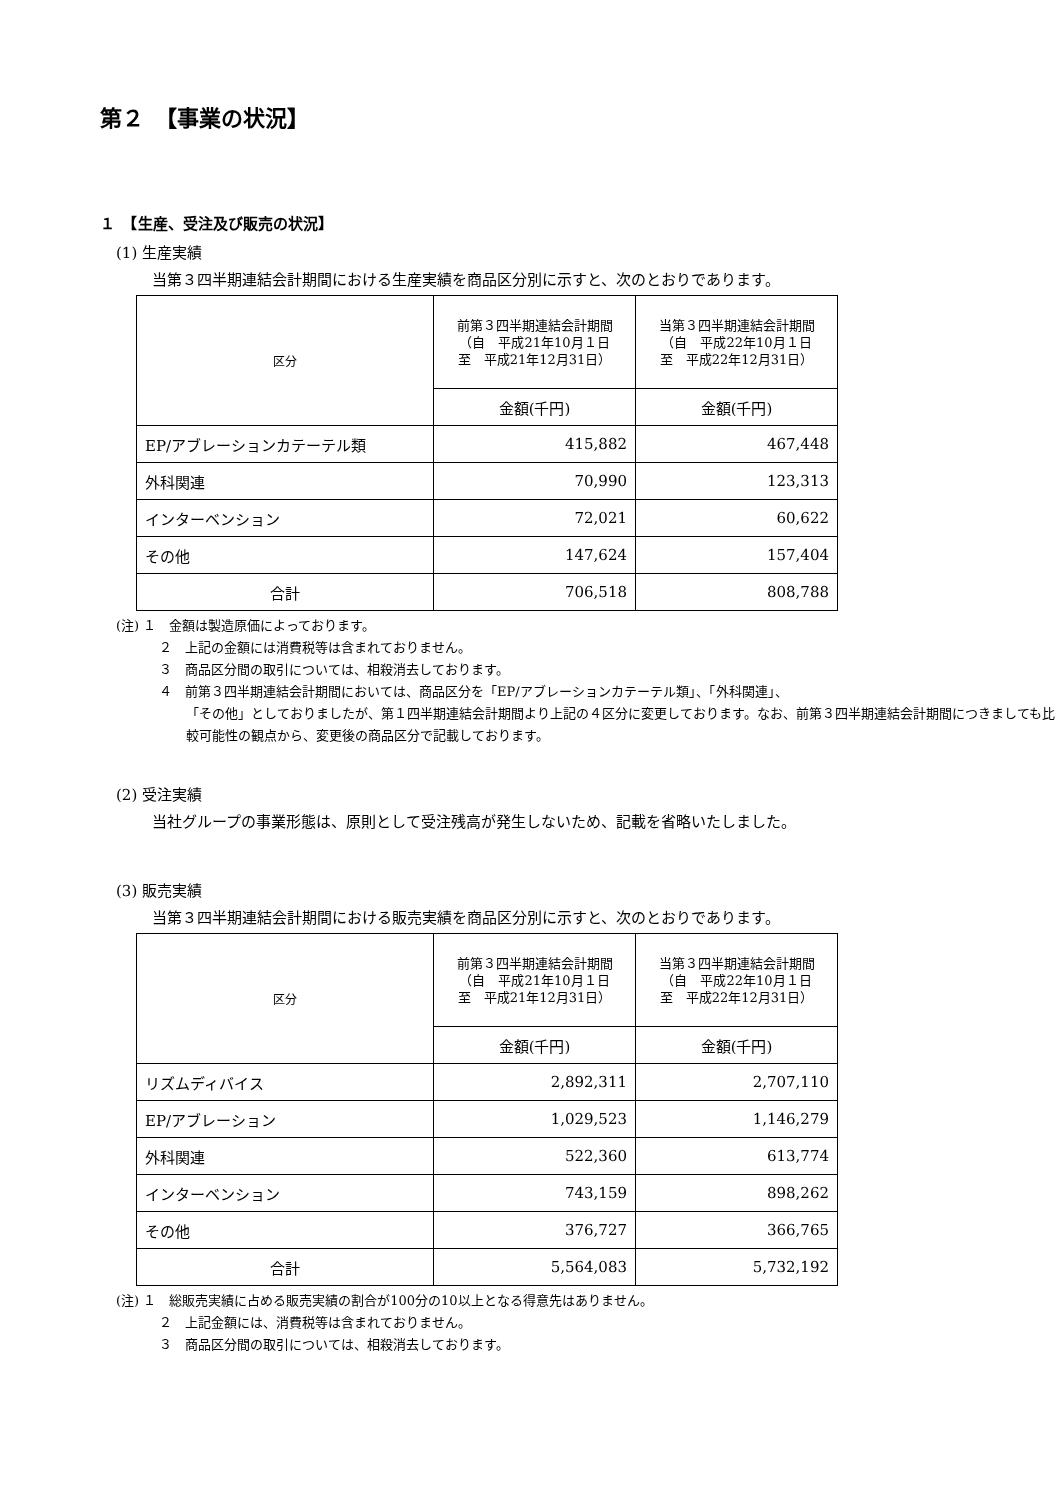第２　【事業の状況】
１　【生産、受注及び販売の状況】
(1) 生産実績
当第３四半期連結会計期間における生産実績を商品区分別に示すと、次のとおりであります。
| 区分 | 前第３四半期連結会計期間 （自 平成21年10月１日 至 平成21年12月31日） | 当第３四半期連結会計期間 （自 平成22年10月１日 至 平成22年12月31日） |
| --- | --- | --- |
| | 金額(千円) | 金額(千円) |
| EP/アブレーションカテーテル類 | 415,882 | 467,448 |
| 外科関連 | 70,990 | 123,313 |
| インターベンション | 72,021 | 60,622 |
| その他 | 147,624 | 157,404 |
| 合計 | 706,518 | 808,788 |
(注) １　金額は製造原価によっております。
２　上記の金額には消費税等は含まれておりません。
３　商品区分間の取引については、相殺消去しております。
４　前第３四半期連結会計期間においては、商品区分を「EP/アブレーションカテーテル類」、「外科関連」、
「その他」としておりましたが、第１四半期連結会計期間より上記の４区分に変更しております。なお、前第３四半期連結会計期間につきましても比較可能性の観点から、変更後の商品区分で記載しております。
(2) 受注実績
当社グループの事業形態は、原則として受注残高が発生しないため、記載を省略いたしました。
(3) 販売実績
当第３四半期連結会計期間における販売実績を商品区分別に示すと、次のとおりであります。
| 区分 | 前第３四半期連結会計期間 （自 平成21年10月１日 至 平成21年12月31日） | 当第３四半期連結会計期間 （自 平成22年10月１日 至 平成22年12月31日） |
| --- | --- | --- |
| | 金額(千円) | 金額(千円) |
| リズムディバイス | 2,892,311 | 2,707,110 |
| EP/アブレーション | 1,029,523 | 1,146,279 |
| 外科関連 | 522,360 | 613,774 |
| インターベンション | 743,159 | 898,262 |
| その他 | 376,727 | 366,765 |
| 合計 | 5,564,083 | 5,732,192 |
(注) １　総販売実績に占める販売実績の割合が100分の10以上となる得意先はありません。
２　上記金額には、消費税等は含まれておりません。
３　商品区分間の取引については、相殺消去しております。